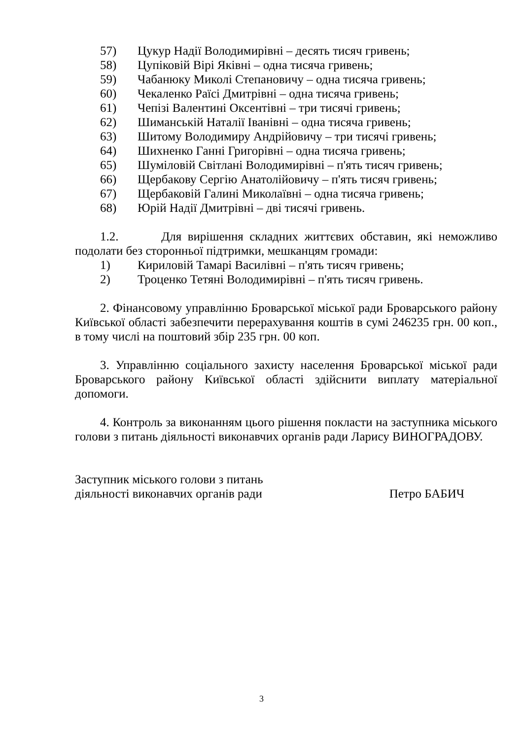57) Цукур Надії Володимирівні – десять тисяч гривень;
58) Цупіковій Вірі Яківні – одна тисяча гривень;
59) Чабанюку Миколі Степановичу – одна тисяча гривень;
60) Чекаленко Раїсі Дмитрівні – одна тисяча гривень;
61) Чепізі Валентині Оксентівні – три тисячі гривень;
62) Шиманській Наталії Іванівні – одна тисяча гривень;
63) Шитому Володимиру Андрійовичу – три тисячі гривень;
64) Шихненко Ганні Григорівні – одна тисяча гривень;
65) Шуміловій Світлані Володимирівні – п'ять тисяч гривень;
66) Щербакову Сергію Анатолійовичу – п'ять тисяч гривень;
67) Щербаковій Галині Миколаївні – одна тисяча гривень;
68) Юрій Надії Дмитрівні – дві тисячі гривень.
1.2. Для вирішення складних життєвих обставин, які неможливо подолати без сторонньої підтримки, мешканцям громади:
1) Кириловій Тамарі Василівні – п'ять тисяч гривень;
2) Троценко Тетяні Володимирівні – п'ять тисяч гривень.
2. Фінансовому управлінню Броварської міської ради Броварського району Київської області забезпечити перерахування коштів в сумі 246235 грн. 00 коп., в тому числі на поштовий збір 235 грн. 00 коп.
3. Управлінню соціального захисту населення Броварської міської ради Броварського району Київської області здійснити виплату матеріальної допомоги.
4. Контроль за виконанням цього рішення покласти на заступника міського голови з питань діяльності виконавчих органів ради Ларису ВИНОГРАДОВУ.
Заступник міського голови з питань
діяльності виконавчих органів ради Петро БАБИЧ
3